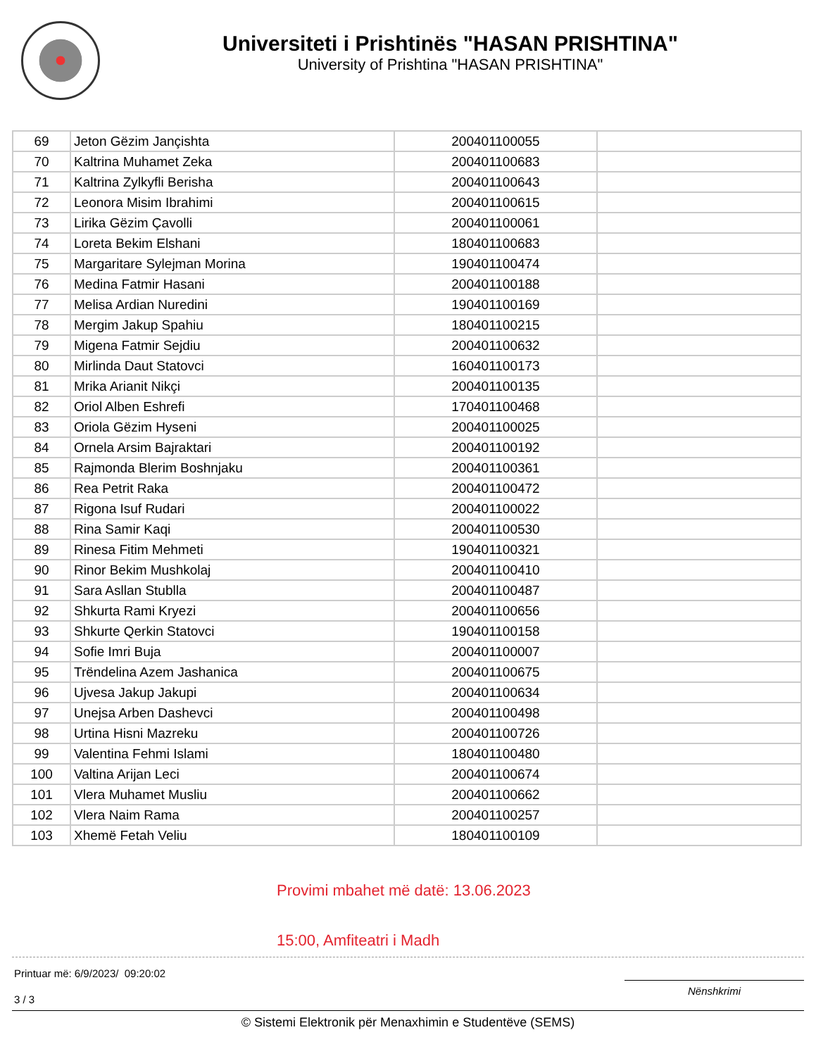Universiteti i Prishtinës "HASAN PRISHTINA"
University of Prishtina "HASAN PRISHTINA"
| 69 | Jeton Gëzim Jançishta | 200401100055 | |
| 70 | Kaltrina Muhamet Zeka | 200401100683 | |
| 71 | Kaltrina Zylkyfli Berisha | 200401100643 | |
| 72 | Leonora Misim Ibrahimi | 200401100615 | |
| 73 | Lirika Gëzim Çavolli | 200401100061 | |
| 74 | Loreta Bekim Elshani | 180401100683 | |
| 75 | Margaritare Sylejman Morina | 190401100474 | |
| 76 | Medina Fatmir Hasani | 200401100188 | |
| 77 | Melisa Ardian Nuredini | 190401100169 | |
| 78 | Mergim Jakup Spahiu | 180401100215 | |
| 79 | Migena Fatmir Sejdiu | 200401100632 | |
| 80 | Mirlinda Daut Statovci | 160401100173 | |
| 81 | Mrika Arianit Nikçi | 200401100135 | |
| 82 | Oriol Alben Eshrefi | 170401100468 | |
| 83 | Oriola Gëzim Hyseni | 200401100025 | |
| 84 | Ornela Arsim Bajraktari | 200401100192 | |
| 85 | Rajmonda Blerim Boshnjaku | 200401100361 | |
| 86 | Rea Petrit Raka | 200401100472 | |
| 87 | Rigona Isuf Rudari | 200401100022 | |
| 88 | Rina Samir Kaqi | 200401100530 | |
| 89 | Rinesa Fitim Mehmeti | 190401100321 | |
| 90 | Rinor Bekim Mushkolaj | 200401100410 | |
| 91 | Sara Asllan Stublla | 200401100487 | |
| 92 | Shkurta Rami Kryezi | 200401100656 | |
| 93 | Shkurte Qerkin Statovci | 190401100158 | |
| 94 | Sofie Imri Buja | 200401100007 | |
| 95 | Trëndelina Azem Jashanica | 200401100675 | |
| 96 | Ujvesa Jakup Jakupi | 200401100634 | |
| 97 | Unejsa Arben Dashevci | 200401100498 | |
| 98 | Urtina Hisni Mazreku | 200401100726 | |
| 99 | Valentina Fehmi Islami | 180401100480 | |
| 100 | Valtina Arijan Leci | 200401100674 | |
| 101 | Vlera Muhamet Musliu | 200401100662 | |
| 102 | Vlera Naim Rama | 200401100257 | |
| 103 | Xhemë Fetah Veliu | 180401100109 | |
Provimi mbahet më datë: 13.06.2023
15:00, Amfiteatri i Madh
Printuar më: 6/9/2023/ 09:20:02
3 / 3
Nënshkrimi
© Sistemi Elektronik për Menaxhimin e Studentëve (SEMS)